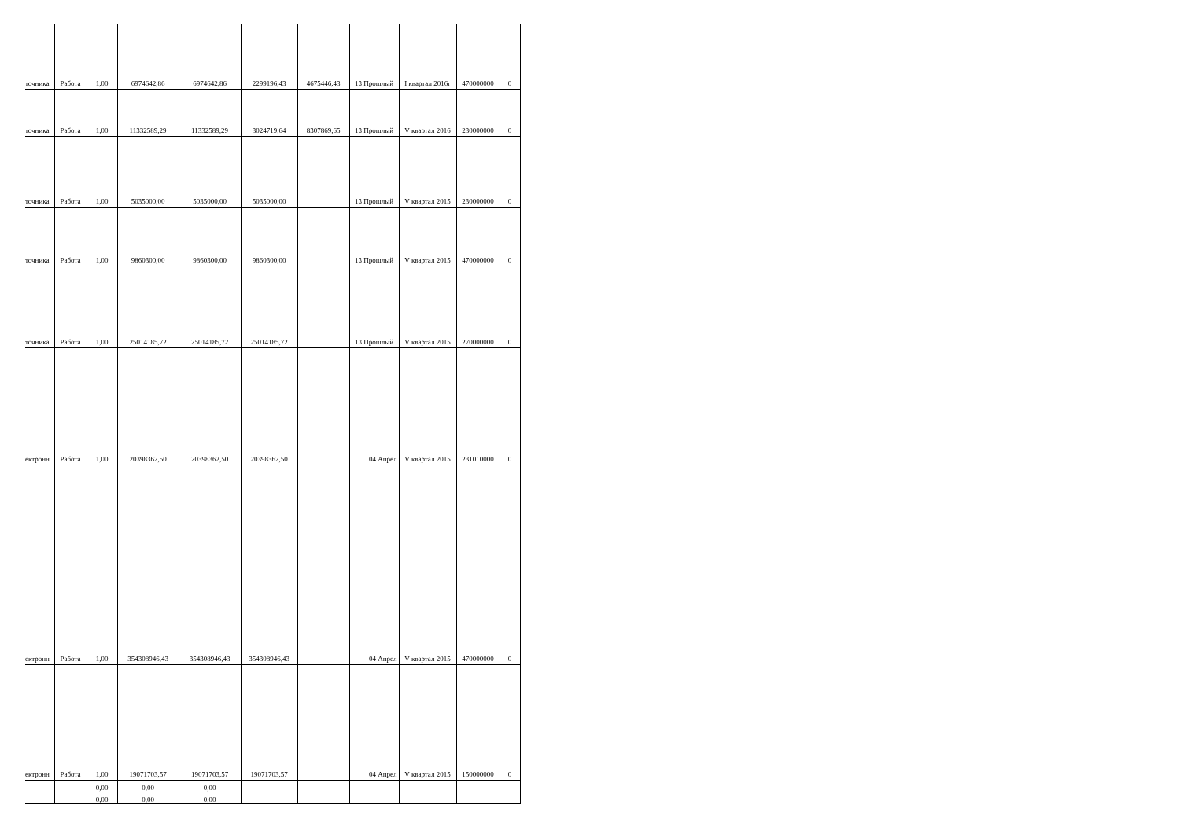| точника | Работа | 1,00 | 6974642,86 | 6974642,86 | 2299196,43 | 4675446,43 | 13 Прошлый | I квартал 2016г | 470000000 | 0 |
| точника | Работа | 1,00 | 11332589,29 | 11332589,29 | 3024719,64 | 8307869,65 | 13 Прошлый | V квартал 2016 | 230000000 | 0 |
| точника | Работа | 1,00 | 5035000,00 | 5035000,00 | 5035000,00 | | 13 Прошлый | V квартал 2015 | 230000000 | 0 |
| точника | Работа | 1,00 | 9860300,00 | 9860300,00 | 9860300,00 | | 13 Прошлый | V квартал 2015 | 470000000 | 0 |
| точника | Работа | 1,00 | 25014185,72 | 25014185,72 | 25014185,72 | | 13 Прошлый | V квартал 2015 | 270000000 | 0 |
| ектронн | Работа | 1,00 | 20398362,50 | 20398362,50 | 20398362,50 | | 04 Апрел | V квартал 2015 | 231010000 | 0 |
| ектронн | Работа | 1,00 | 354308946,43 | 354308946,43 | 354308946,43 | | 04 Апрел | V квартал 2015 | 470000000 | 0 |
| ектронн | Работа | 1,00 | 19071703,57 | 19071703,57 | 19071703,57 | | 04 Апрел | V квартал 2015 | 150000000 | 0 |
| | | 0,00 | 0,00 | 0,00 | | | | | | |
| | | 0,00 | 0,00 | 0,00 | | | | | | |